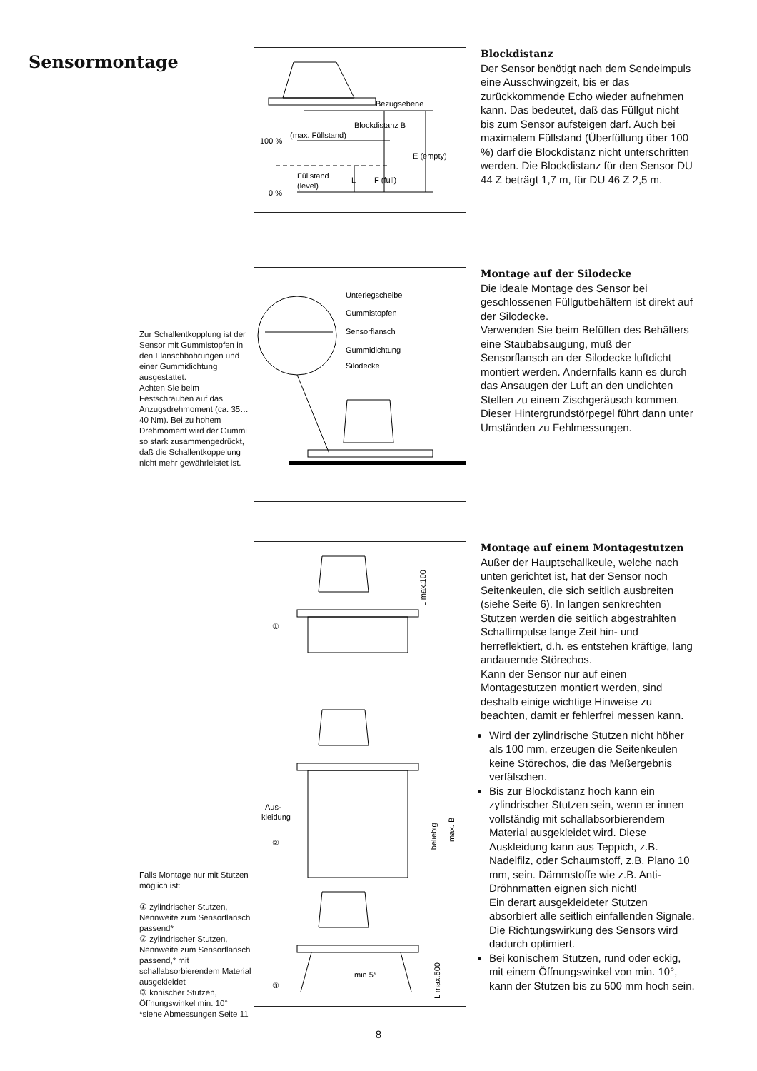Sensormontage
Bezugsebene
Blockdistanz B
(max. Füllstand)
100 %
E (empty)
Füllstand
(level)
L
F (full)
0 %
Blockdistanz
Der Sensor benötigt nach dem Sendeimpuls eine Ausschwingzeit, bis er das zurückkommende Echo wieder aufnehmen kann. Das bedeutet, daß das Füllgut nicht bis zum Sensor aufsteigen darf. Auch bei maximalem Füllstand (Überfüllung über 100 %) darf die Blockdistanz nicht unterschritten werden. Die Blockdistanz für den Sensor DU 44 Z beträgt 1,7 m, für DU 46 Z 2,5 m.
Zur Schallentkopplung ist der Sensor mit Gummistopfen in den Flanschbohrungen und einer Gummidichtung ausgestattet.
Achten Sie beim Festschrauben auf das Anzugsdrehmoment (ca. 35… 40 Nm). Bei zu hohem Drehmoment wird der Gummi so stark zusammengedrückt, daß die Schallentkoppelung nicht mehr gewährleistet ist.
Unterlegscheibe
Gummistopfen
Sensorflansch
Gummidichtung
Silodecke
Montage auf der Silodecke
Die ideale Montage des Sensor bei geschlossenen Füllgutbehältern ist direkt auf der Silodecke.
Verwenden Sie beim Befüllen des Behälters eine Staubabsaugung, muß der Sensorflansch an der Silodecke luftdicht montiert werden. Andernfalls kann es durch das Ansaugen der Luft an den undichten Stellen zu einem Zischgeräusch kommen. Dieser Hintergrundstörpegel führt dann unter Umständen zu Fehlmessungen.
Falls Montage nur mit Stutzen möglich ist:
① zylindrischer Stutzen, Nennweite zum Sensorflansch passend*
② zylindrischer Stutzen, Nennweite zum Sensorflansch passend,* mit schallabsorbierendem Material ausgekleidet
③ konischer Stutzen, Öffnungswinkel min. 10°
*siehe Abmessungen Seite 11
①
L max.100
Aus-
kleidung
②
L beliebig
max. B
③
min 5°
L max.500
Montage auf einem Montagestutzen
Außer der Hauptschallkeule, welche nach unten gerichtet ist, hat der Sensor noch Seitenkeulen, die sich seitlich ausbreiten (siehe Seite 6). In langen senkrechten Stutzen werden die seitlich abgestrahlten Schallimpulse lange Zeit hin- und herreflektiert, d.h. es entstehen kräftige, lang andauernde Störechos.
Kann der Sensor nur auf einen Montagestutzen montiert werden, sind deshalb einige wichtige Hinweise zu beachten, damit er fehlerfrei messen kann.
Wird der zylindrische Stutzen nicht höher als 100 mm, erzeugen die Seitenkeulen keine Störechos, die das Meßergebnis verfälschen.
Bis zur Blockdistanz hoch kann ein zylindrischer Stutzen sein, wenn er innen vollständig mit schallabsorbierendem Material ausgekleidet wird. Diese Auskleidung kann aus Teppich, z.B. Nadelfilz, oder Schaumstoff, z.B. Plano 10 mm, sein. Dämmstoffe wie z.B. Anti-Dröhnmatten eignen sich nicht!
Ein derart ausgekleideter Stutzen absorbiert alle seitlich einfallenden Signale. Die Richtungswirkung des Sensors wird dadurch optimiert.
Bei konischem Stutzen, rund oder eckig, mit einem Öffnungswinkel von min. 10°, kann der Stutzen bis zu 500 mm hoch sein.
8